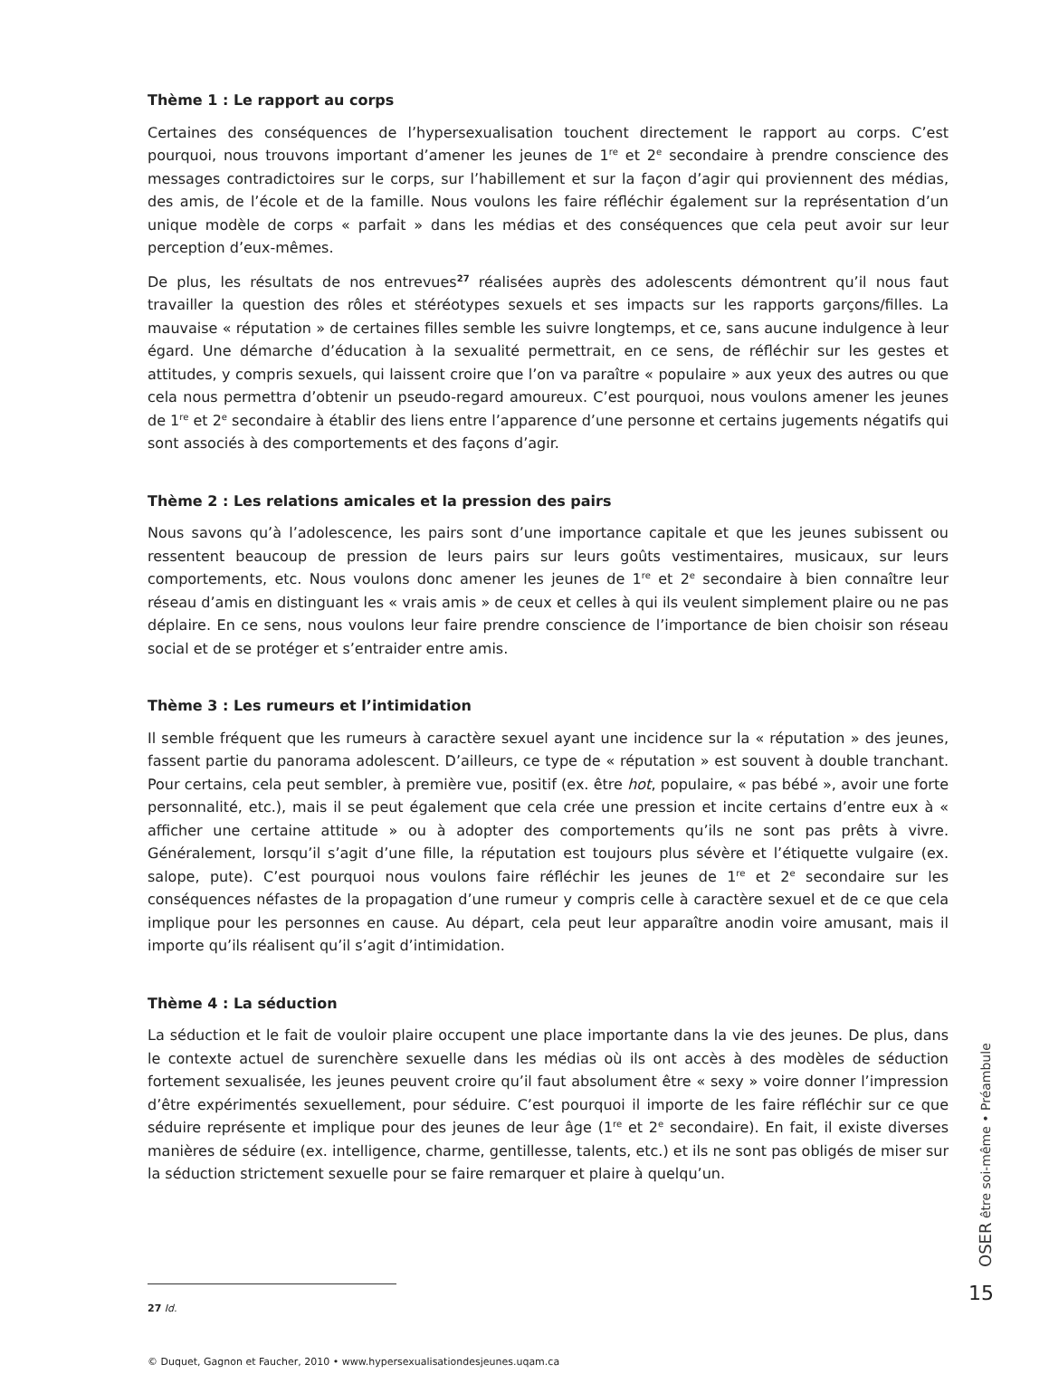Thème 1 : Le rapport au corps
Certaines des conséquences de l’hypersexualisation touchent directement le rapport au corps. C’est pourquoi, nous trouvons important d’amener les jeunes de 1<sup>re</sup> et 2<sup>e</sup> secondaire à prendre conscience des messages contradictoires sur le corps, sur l’habillement et sur la façon d’agir qui proviennent des médias, des amis, de l’école et de la famille. Nous voulons les faire réfléchir également sur la représentation d’un unique modèle de corps « parfait » dans les médias et des conséquences que cela peut avoir sur leur perception d’eux-mêmes.
De plus, les résultats de nos entrevues<sup>27</sup> réalisées auprès des adolescents démontrent qu’il nous faut travailler la question des rôles et stéréotypes sexuels et ses impacts sur les rapports garçons/filles. La mauvaise « réputation » de certaines filles semble les suivre longtemps, et ce, sans aucune indulgence à leur égard. Une démarche d’éducation à la sexualité permettrait, en ce sens, de réfléchir sur les gestes et attitudes, y compris sexuels, qui laissent croire que l’on va paraître « populaire » aux yeux des autres ou que cela nous permettra d’obtenir un pseudo-regard amoureux. C’est pourquoi, nous voulons amener les jeunes de 1<sup>re</sup> et 2<sup>e</sup> secondaire à établir des liens entre l’apparence d’une personne et certains jugements négatifs qui sont associés à des comportements et des façons d’agir.
Thème 2 : Les relations amicales et la pression des pairs
Nous savons qu’à l’adolescence, les pairs sont d’une importance capitale et que les jeunes subissent ou ressentent beaucoup de pression de leurs pairs sur leurs goûts vestimentaires, musicaux, sur leurs comportements, etc. Nous voulons donc amener les jeunes de 1<sup>re</sup> et 2<sup>e</sup> secondaire à bien connaître leur réseau d’amis en distinguant les « vrais amis » de ceux et celles à qui ils veulent simplement plaire ou ne pas déplaire. En ce sens, nous voulons leur faire prendre conscience de l’importance de bien choisir son réseau social et de se protéger et s’entraider entre amis.
Thème 3 : Les rumeurs et l’intimidation
Il semble fréquent que les rumeurs à caractère sexuel ayant une incidence sur la « réputation » des jeunes, fassent partie du panorama adolescent. D’ailleurs, ce type de « réputation » est souvent à double tranchant. Pour certains, cela peut sembler, à première vue, positif (ex. être hot, populaire, « pas bébé », avoir une forte personnalité, etc.), mais il se peut également que cela crée une pression et incite certains d’entre eux à « afficher une certaine attitude » ou à adopter des comportements qu’ils ne sont pas prêts à vivre. Généralement, lorsqu’il s’agit d’une fille, la réputation est toujours plus sévère et l’étiquette vulgaire (ex. salope, pute). C’est pourquoi nous voulons faire réfléchir les jeunes de 1<sup>re</sup> et 2<sup>e</sup> secondaire sur les conséquences néfastes de la propagation d’une rumeur y compris celle à caractère sexuel et de ce que cela implique pour les personnes en cause. Au départ, cela peut leur apparaître anodin voire amusant, mais il importe qu’ils réalisent qu’il s’agit d’intimidation.
Thème 4 : La séduction
La séduction et le fait de vouloir plaire occupent une place importante dans la vie des jeunes. De plus, dans le contexte actuel de surenchère sexuelle dans les médias où ils ont accès à des modèles de séduction fortement sexualisée, les jeunes peuvent croire qu’il faut absolument être « sexy » voire donner l’impression d’être expérimentés sexuellement, pour séduire. C’est pourquoi il importe de les faire réfléchir sur ce que séduire représente et implique pour des jeunes de leur âge (1<sup>re</sup> et 2<sup>e</sup> secondaire). En fait, il existe diverses manières de séduire (ex. intelligence, charme, gentillesse, talents, etc.) et ils ne sont pas obligés de miser sur la séduction strictement sexuelle pour se faire remarquer et plaire à quelqu’un.
27 Id.
© Duquet, Gagnon et Faucher, 2010 • www.hypersexualisationdesjeunes.uqam.ca
OSER être soi-même • Préambule
15